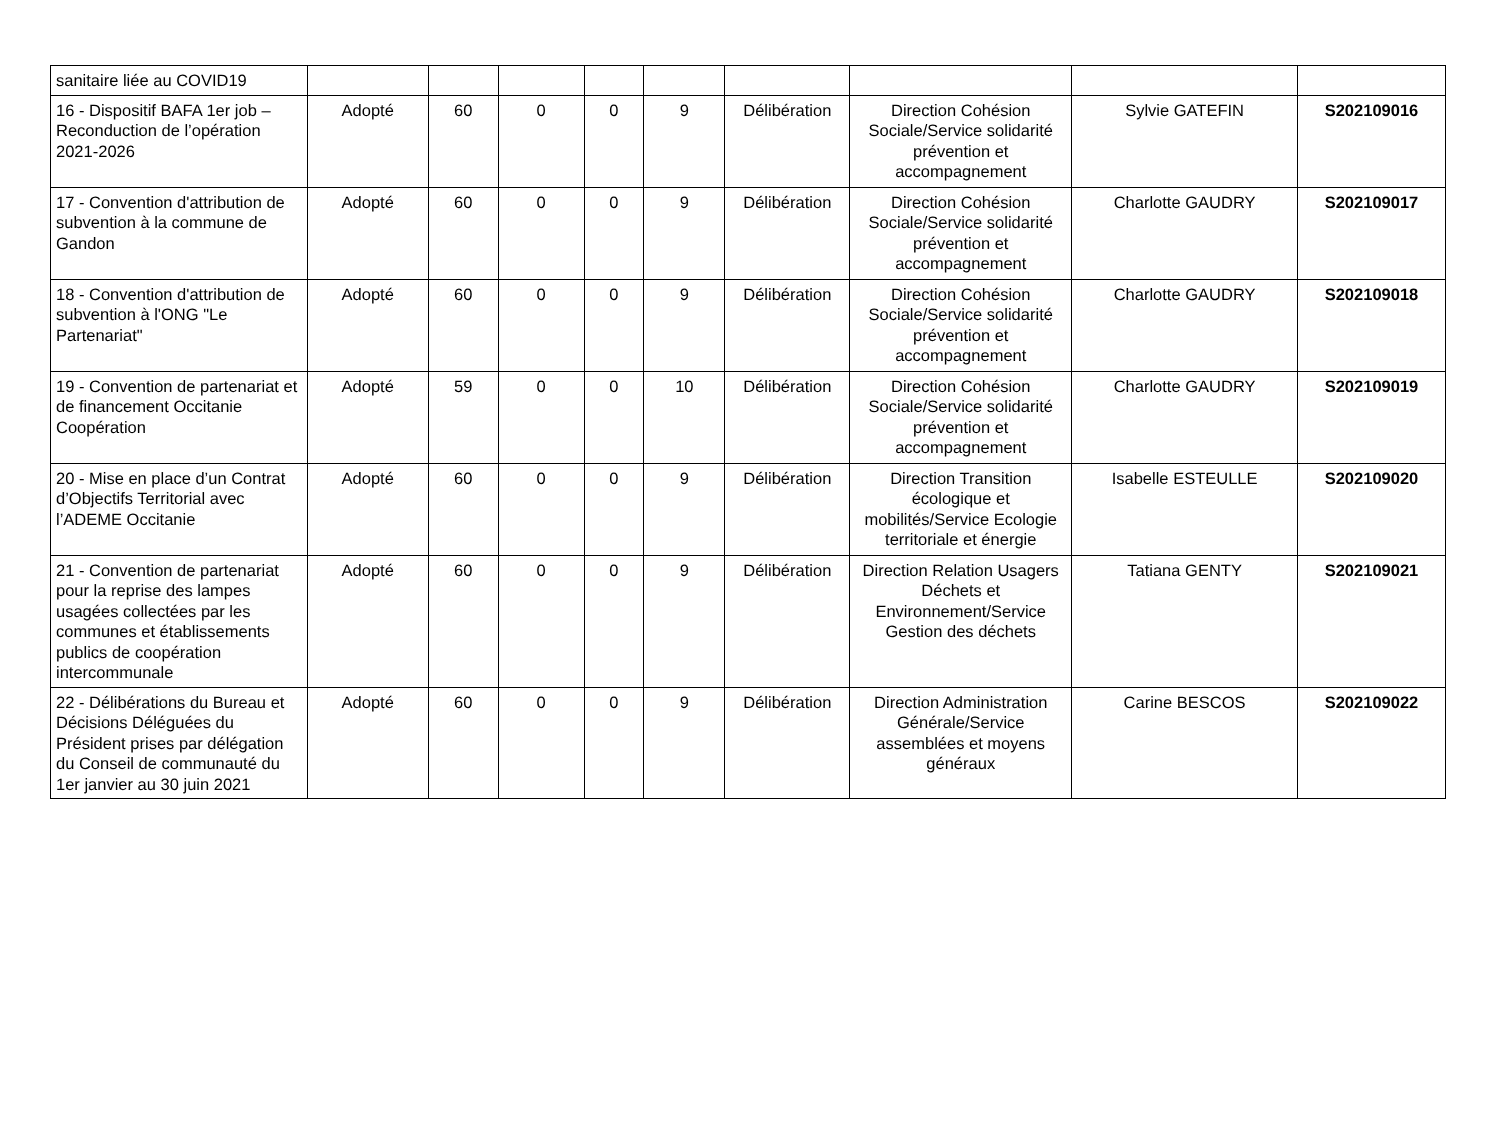| sanitaire liée au COVID19 | | | | | | | | | |
| 16 - Dispositif BAFA 1er job – Reconduction de l’opération 2021-2026 | Adopté | 60 | 0 | 0 | 9 | Délibération | Direction Cohésion Sociale/Service solidarité prévention et accompagnement | Sylvie GATEFIN | S202109016 |
| 17 - Convention d'attribution de subvention à la commune de Gandon | Adopté | 60 | 0 | 0 | 9 | Délibération | Direction Cohésion Sociale/Service solidarité prévention et accompagnement | Charlotte GAUDRY | S202109017 |
| 18 - Convention d'attribution de subvention à l'ONG "Le Partenariat" | Adopté | 60 | 0 | 0 | 9 | Délibération | Direction Cohésion Sociale/Service solidarité prévention et accompagnement | Charlotte GAUDRY | S202109018 |
| 19 - Convention de partenariat et de financement Occitanie Coopération | Adopté | 59 | 0 | 0 | 10 | Délibération | Direction Cohésion Sociale/Service solidarité prévention et accompagnement | Charlotte GAUDRY | S202109019 |
| 20 - Mise en place d’un Contrat d’Objectifs Territorial avec l’ADEME Occitanie | Adopté | 60 | 0 | 0 | 9 | Délibération | Direction Transition écologique et mobilités/Service Ecologie territoriale et énergie | Isabelle ESTEULLE | S202109020 |
| 21 - Convention de partenariat pour la reprise des lampes usagées collectées par les communes et établissements publics de coopération intercommunale | Adopté | 60 | 0 | 0 | 9 | Délibération | Direction Relation Usagers Déchets et Environnement/Service Gestion des déchets | Tatiana GENTY | S202109021 |
| 22 - Délibérations du Bureau et Décisions Déléguées du Président prises par délégation du Conseil de communauté du 1er janvier au 30 juin 2021 | Adopté | 60 | 0 | 0 | 9 | Délibération | Direction Administration Générale/Service assemblées et moyens généraux | Carine BESCOS | S202109022 |